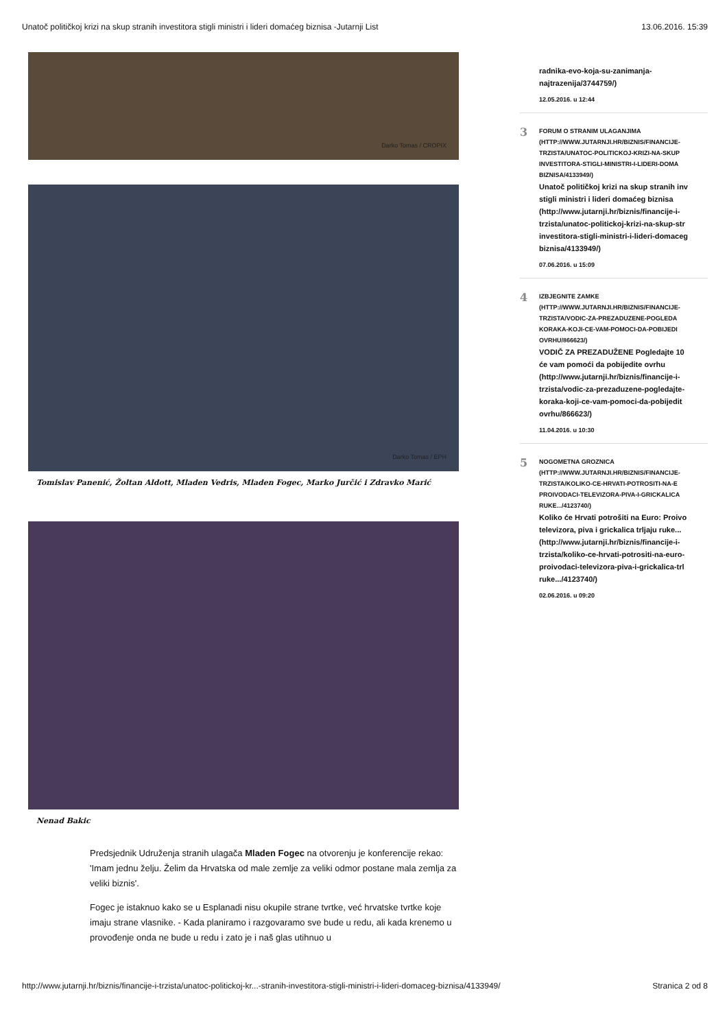Unatoč političkoj krizi na skup stranih investitora stigli ministri i lideri domaćeg biznisa -Jutarnji List 13.06.2016. 15:39
Darko Tomas / CROPIX
Darko Tomas / EPH
Tomislav Panenić, Žoltan Aldott, Mladen Vedris, Mladen Fogec, Marko Jurčić i Zdravko Marić
Nenad Bakic
Predsjednik Udruženja stranih ulagača Mladen Fogec na otvorenju je konferencije rekao: 'Imam jednu želju. Želim da Hrvatska od male zemlje za veliki odmor postane mala zemlja za veliki biznis'.
Fogec je istaknuo kako se u Esplanadi nisu okupile strane tvrtke, već hrvatske tvrtke koje imaju strane vlasnike. - Kada planiramo i razgovaramo sve bude u redu, ali kada krenemo u provođenje onda ne bude u redu i zato je i naš glas utihnuo u
radnika-evo-koja-su-zanimanja-
najtrazenija/3744759/)
12.05.2016. u 12:44
3
FORUM O STRANIM ULAGANJIMA
(HTTP://WWW.JUTARNJI.HR/BIZNIS/FINANCIJE-
TRZISTA/UNATOC-POLITICKOJ-KRIZI-NA-SKUP
INVESTITORA-STIGLI-MINISTRI-I-LIDERI-DOMA
BIZNISA/4133949/)
Unatoč političkoj krizi na skup stranih inv
stigli ministri i lideri domaćeg biznisa
(http://www.jutarnji.hr/biznis/financije-i-
trzista/unatoc-politickoj-krizi-na-skup-str
investitora-stigli-ministri-i-lideri-domaceg
biznisa/4133949/)
07.06.2016. u 15:09
4
IZBJEGNITE ZAMKE
(HTTP://WWW.JUTARNJI.HR/BIZNIS/FINANCIJE-
TRZISTA/VODIC-ZA-PREZADUZENE-POGLEDA
KORAKA-KOJI-CE-VAM-POMOCI-DA-POBIJEDI
OVRHU/866623/)
VODIČ ZA PREZADUŽENE Pogledajte 10
će vam pomoći da pobijedite ovrhu
(http://www.jutarnji.hr/biznis/financije-i-
trzista/vodic-za-prezaduzene-pogledajte-
koraka-koji-ce-vam-pomoci-da-pobijedit
ovrhu/866623/)
11.04.2016. u 10:30
5
NOGOMETNA GROZNICA
(HTTP://WWW.JUTARNJI.HR/BIZNIS/FINANCIJE-
TRZISTA/KOLIKO-CE-HRVATI-POTROSITI-NA-E
PROIVODACI-TELEVIZORA-PIVA-I-GRICKALICA
RUKE.../4123740/)
Koliko će Hrvati potrošiti na Euro: Proivo
televizora, piva i grickalica trljaju ruke...
(http://www.jutarnji.hr/biznis/financije-i-
trzista/koliko-ce-hrvati-potrositi-na-euro-
proivodaci-televizora-piva-i-grickalica-trl
ruke.../4123740/)
02.06.2016. u 09:20
http://www.jutarnji.hr/biznis/financije-i-trzista/unatoc-politickoj-kr...-stranih-investitora-stigli-ministri-i-lideri-domaceg-biznisa/4133949/ Stranica 2 od 8